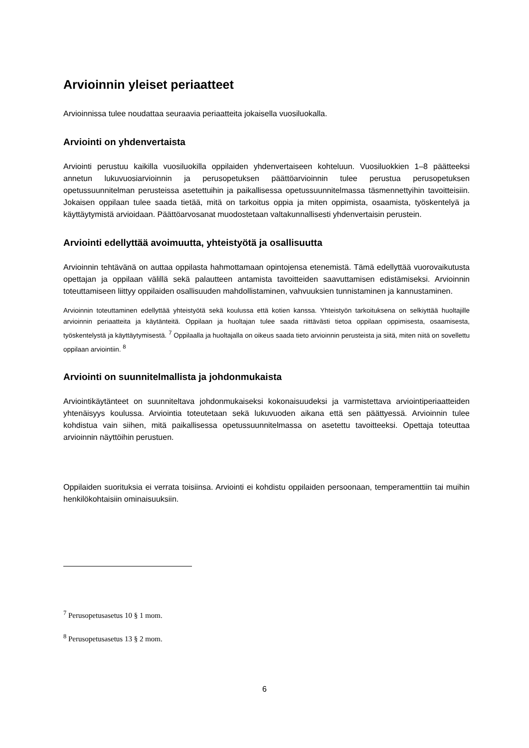Arvioinnin yleiset periaatteet
Arvioinnissa tulee noudattaa seuraavia periaatteita jokaisella vuosiluokalla.
Arviointi on yhdenvertaista
Arviointi perustuu kaikilla vuosiluokilla oppilaiden yhdenvertaiseen kohteluun. Vuosiluokkien 1–8 päätteeksi annetun lukuvuosiarvioinnin ja perusopetuksen päättöarvioinnin tulee perustua perusopetuksen opetussuunnitelman perusteissa asetettuihin ja paikallisessa opetussuunnitelmassa täsmennettyihin tavoitteisiin. Jokaisen oppilaan tulee saada tietää, mitä on tarkoitus oppia ja miten oppimista, osaamista, työskentelyä ja käyttäytymistä arvioidaan. Päättöarvosanat muodostetaan valtakunnallisesti yhdenvertaisin perustein.
Arviointi edellyttää avoimuutta, yhteistyötä ja osallisuutta
Arvioinnin tehtävänä on auttaa oppilasta hahmottamaan opintojensa etenemistä. Tämä edellyttää vuorovaikutusta opettajan ja oppilaan välillä sekä palautteen antamista tavoitteiden saavuttamisen edistämiseksi. Arvioinnin toteuttamiseen liittyy oppilaiden osallisuuden mahdollistaminen, vahvuuksien tunnistaminen ja kannustaminen.
Arvioinnin toteuttaminen edellyttää yhteistyötä sekä koulussa että kotien kanssa. Yhteistyön tarkoituksena on selkiyttää huoltajille arvioinnin periaatteita ja käytänteitä. Oppilaan ja huoltajan tulee saada riittävästi tietoa oppilaan oppimisesta, osaamisesta, työskentelystä ja käyttäytymisestä. <sup>7</sup> Oppilaalla ja huoltajalla on oikeus saada tieto arvioinnin perusteista ja siitä, miten niitä on sovellettu oppilaan arviointiin. <sup>8</sup>
Arviointi on suunnitelmallista ja johdonmukaista
Arviointikäytänteet on suunniteltava johdonmukaiseksi kokonaisuudeksi ja varmistettava arviointiperiaatteiden yhtenäisyys koulussa. Arviointia toteutetaan sekä lukuvuoden aikana että sen päättyessä. Arvioinnin tulee kohdistua vain siihen, mitä paikallisessa opetussuunnitelmassa on asetettu tavoitteeksi. Opettaja toteuttaa arvioinnin näyttöihin perustuen.
Oppilaiden suorituksia ei verrata toisiinsa. Arviointi ei kohdistu oppilaiden persoonaan, temperamenttiin tai muihin henkilökohtaisiin ominaisuuksiin.
<sup>7</sup> Perusopetusasetus 10 § 1 mom.
<sup>8</sup> Perusopetusasetus 13 § 2 mom.
6